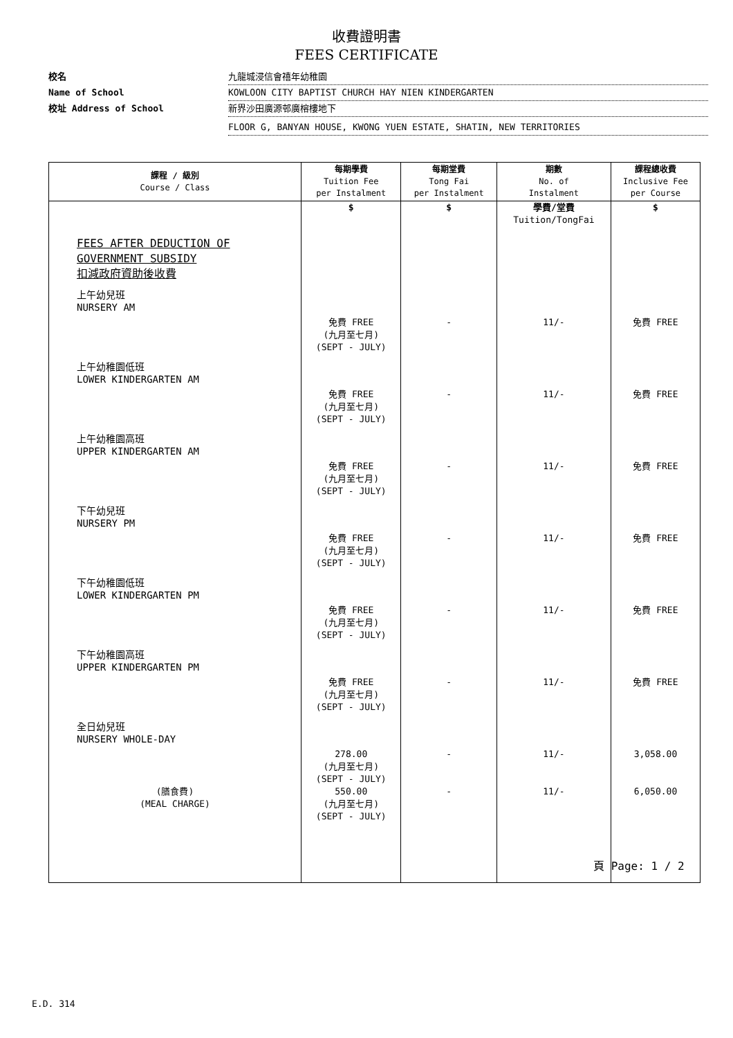收費證明書
FEES CERTIFICATE
校名 九龍城浸信會禧年幼稚園
Name of School KOWLOON CITY BAPTIST CHURCH HAY NIEN KINDERGARTEN
校址 Address of School 新界沙田廣源邨廣榕樓地下
FLOOR G, BANYAN HOUSE, KWONG YUEN ESTATE, SHATIN, NEW TERRITORIES
| 課程 / 級別 Course / Class | 每期學費 Tuition Fee per Instalment | 每期堂費 Tong Fai per Instalment | 期數 No. of Instalment | 課程總收費 Inclusive Fee per Course |
| --- | --- | --- | --- | --- |
| | $ | $ | 學費/堂費 Tuition/TongFai | $ |
| FEES AFTER DEDUCTION OF GOVERNMENT SUBSIDY 扣減政府資助後收費 | | | | |
| 上午幼兒班 NURSERY AM | 免費 FREE (九月至七月) (SEPT - JULY) | - | 11/- | 免費 FREE |
| 上午幼稚園低班 LOWER KINDERGARTEN AM | 免費 FREE (九月至七月) (SEPT - JULY) | - | 11/- | 免費 FREE |
| 上午幼稚園高班 UPPER KINDERGARTEN AM | 免費 FREE (九月至七月) (SEPT - JULY) | - | 11/- | 免費 FREE |
| 下午幼兒班 NURSERY PM | 免費 FREE (九月至七月) (SEPT - JULY) | - | 11/- | 免費 FREE |
| 下午幼稚園低班 LOWER KINDERGARTEN PM | 免費 FREE (九月至七月) (SEPT - JULY) | - | 11/- | 免費 FREE |
| 下午幼稚園高班 UPPER KINDERGARTEN PM | 免費 FREE (九月至七月) (SEPT - JULY) | - | 11/- | 免費 FREE |
| 全日幼兒班 NURSERY WHOLE-DAY | 278.00 (九月至七月) (SEPT - JULY) | - | 11/- | 3,058.00 |
| (膳食費) (MEAL CHARGE) | 550.00 (九月至七月) (SEPT - JULY) | - | 11/- | 6,050.00 |
頁 Page: 1 / 2
E.D. 314